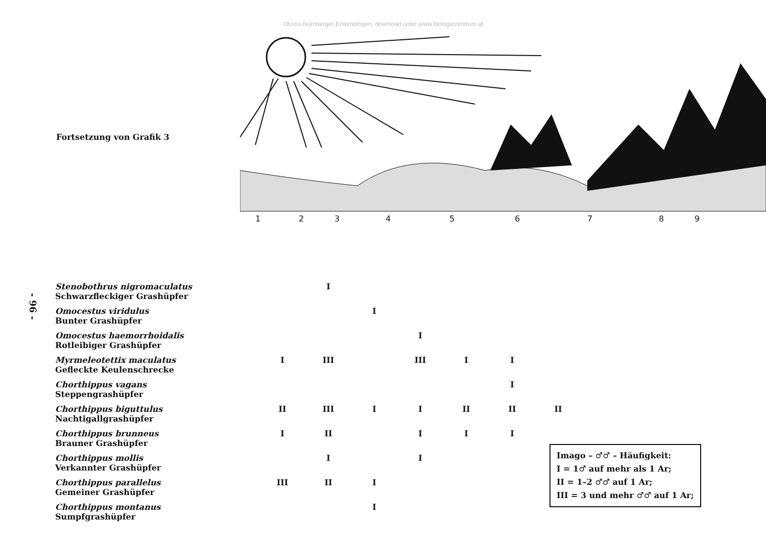©Kreis Nürnberger Entomologen; download unter www.biologiezentrum.at
Fortsetzung von Grafik 3
1
2
3
4
5
6
7
8
9
- 96 -
| Stenobothrus nigromaculatus Schwarzfleckiger Grashüpfer | | I | | | | | |
| Omocestus viridulus Bunter Grashüpfer | | | I | | | | |
| Omocestus haemorrhoidalis Rotleibiger Grashüpfer | | | | I | | | |
| Myrmeleotettix maculatus Gefleckte Keulenschrecke | I | III | | III | I | I | |
| Chorthippus vagans Steppengrashüpfer | | | | | | I | |
| Chorthippus biguttulus Nachtigallgrashüpfer | II | III | I | I | II | II | II |
| Chorthippus brunneus Brauner Grashüpfer | I | II | | I | I | I | |
| Chorthippus mollis Verkannter Grashüpfer | | I | | I | | | |
| Chorthippus parallelus Gemeiner Grashüpfer | III | II | I | | | | |
| Chorthippus montanus Sumpfgrashüpfer | | | I | | | | |
Imago – ♂♂ – Häufigkeit:
I = 1♂ auf mehr als 1 Ar;
II = 1–2 ♂♂ auf 1 Ar;
III = 3 und mehr ♂♂ auf 1 Ar;